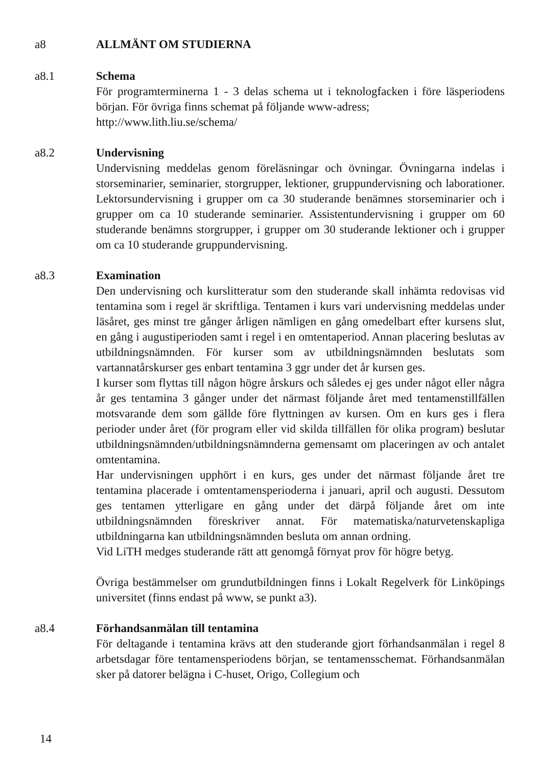a8 ALLMÄNT OM STUDIERNA
a8.1 Schema
För programterminerna 1 - 3 delas schema ut i teknologfacken i före läsperiodens början. För övriga finns schemat på följande www-adress;
http://www.lith.liu.se/schema/
a8.2 Undervisning
Undervisning meddelas genom föreläsningar och övningar. Övningarna indelas i storseminarier, seminarier, storgrupper, lektioner, gruppundervisning och laborationer. Lektorsundervisning i grupper om ca 30 studerande benämnes storseminarier och i grupper om ca 10 studerande seminarier. Assistentundervisning i grupper om 60 studerande benämns storgrupper, i grupper om 30 studerande lektioner och i grupper om ca 10 studerande gruppundervisning.
a8.3 Examination
Den undervisning och kurslitteratur som den studerande skall inhämta redovisas vid tentamina som i regel är skriftliga. Tentamen i kurs vari undervisning meddelas under läsåret, ges minst tre gånger årligen nämligen en gång omedelbart efter kursens slut, en gång i augustiperioden samt i regel i en omtentaperiod. Annan placering beslutas av utbildningsnämnden. För kurser som av utbildningsnämnden beslutats som vartannatårskurser ges enbart tentamina 3 ggr under det år kursen ges.
I kurser som flyttas till någon högre årskurs och således ej ges under något eller några år ges tentamina 3 gånger under det närmast följande året med tentamenstillfällen motsvarande dem som gällde före flyttningen av kursen. Om en kurs ges i flera perioder under året (för program eller vid skilda tillfällen för olika program) beslutar utbildningsnämnden/utbildningsnämnderna gemensamt om placeringen av och antalet omtentamina.
Har undervisningen upphört i en kurs, ges under det närmast följande året tre tentamina placerade i omtentamensperioderna i januari, april och augusti. Dessutom ges tentamen ytterligare en gång under det därpå följande året om inte utbildningsnämnden föreskriver annat. För matematiska/naturvetenskapliga utbildningarna kan utbildningsnämnden besluta om annan ordning.
Vid LiTH medges studerande rätt att genomgå förnyat prov för högre betyg.
Övriga bestämmelser om grundutbildningen finns i Lokalt Regelverk för Linköpings universitet (finns endast på www, se punkt a3).
a8.4 Förhandsanmälan till tentamina
För deltagande i tentamina krävs att den studerande gjort förhandsanmälan i regel 8 arbetsdagar före tentamensperiodens början, se tentamensschemat. Förhandsanmälan sker på datorer belägna i C-huset, Origo, Collegium och
14